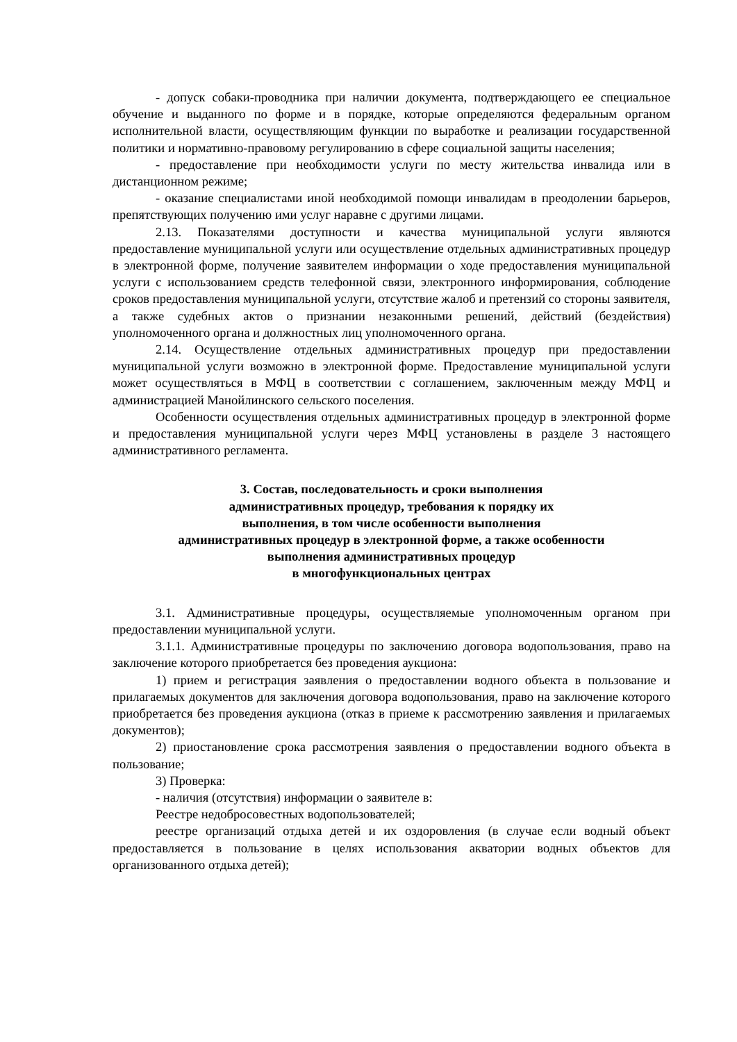- допуск собаки-проводника при наличии документа, подтверждающего ее специальное обучение и выданного по форме и в порядке, которые определяются федеральным органом исполнительной власти, осуществляющим функции по выработке и реализации государственной политики и нормативно-правовому регулированию в сфере социальной защиты населения;
- предоставление при необходимости услуги по месту жительства инвалида или в дистанционном режиме;
- оказание специалистами иной необходимой помощи инвалидам в преодолении барьеров, препятствующих получению ими услуг наравне с другими лицами.
2.13. Показателями доступности и качества муниципальной услуги являются предоставление муниципальной услуги или осуществление отдельных административных процедур в электронной форме, получение заявителем информации о ходе предоставления муниципальной услуги с использованием средств телефонной связи, электронного информирования, соблюдение сроков предоставления муниципальной услуги, отсутствие жалоб и претензий со стороны заявителя, а также судебных актов о признании незаконными решений, действий (бездействия) уполномоченного органа и должностных лиц уполномоченного органа.
2.14. Осуществление отдельных административных процедур при предоставлении муниципальной услуги возможно в электронной форме. Предоставление муниципальной услуги может осуществляться в МФЦ в соответствии с соглашением, заключенным между МФЦ и администрацией Манойлинского сельского поселения.
Особенности осуществления отдельных административных процедур в электронной форме и предоставления муниципальной услуги через МФЦ установлены в разделе 3 настоящего административного регламента.
3. Состав, последовательность и сроки выполнения
административных процедур, требования к порядку их
выполнения, в том числе особенности выполнения
административных процедур в электронной форме, а также особенности
выполнения административных процедур
в многофункциональных центрах
3.1. Административные процедуры, осуществляемые уполномоченным органом при предоставлении муниципальной услуги.
3.1.1. Административные процедуры по заключению договора водопользования, право на заключение которого приобретается без проведения аукциона:
1) прием и регистрация заявления о предоставлении водного объекта в пользование и прилагаемых документов для заключения договора водопользования, право на заключение которого приобретается без проведения аукциона (отказ в приеме к рассмотрению заявления и прилагаемых документов);
2) приостановление срока рассмотрения заявления о предоставлении водного объекта в пользование;
3) Проверка:
- наличия (отсутствия) информации о заявителе в:
Реестре недобросовестных водопользователей;
реестре организаций отдыха детей и их оздоровления (в случае если водный объект предоставляется в пользование в целях использования акватории водных объектов для организованного отдыха детей);